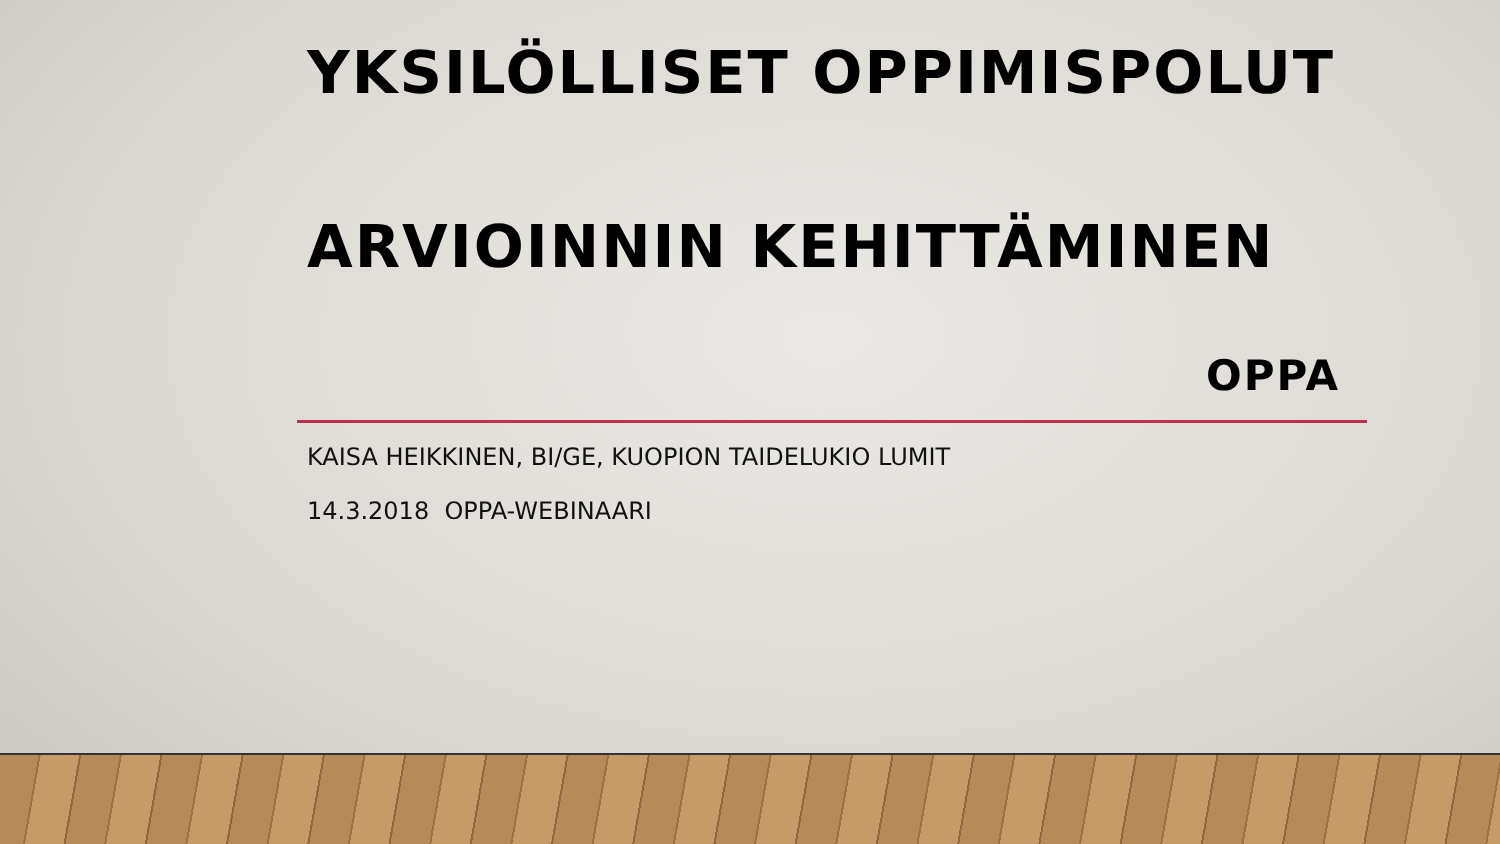YKSILÖLLISET OPPIMISPOLUT
ARVIOINNIN KEHITTÄMINEN
OPPA
KAISA HEIKKINEN, BI/GE, KUOPION TAIDELUKIO LUMIT
14.3.2018 OPPA-WEBINAARI